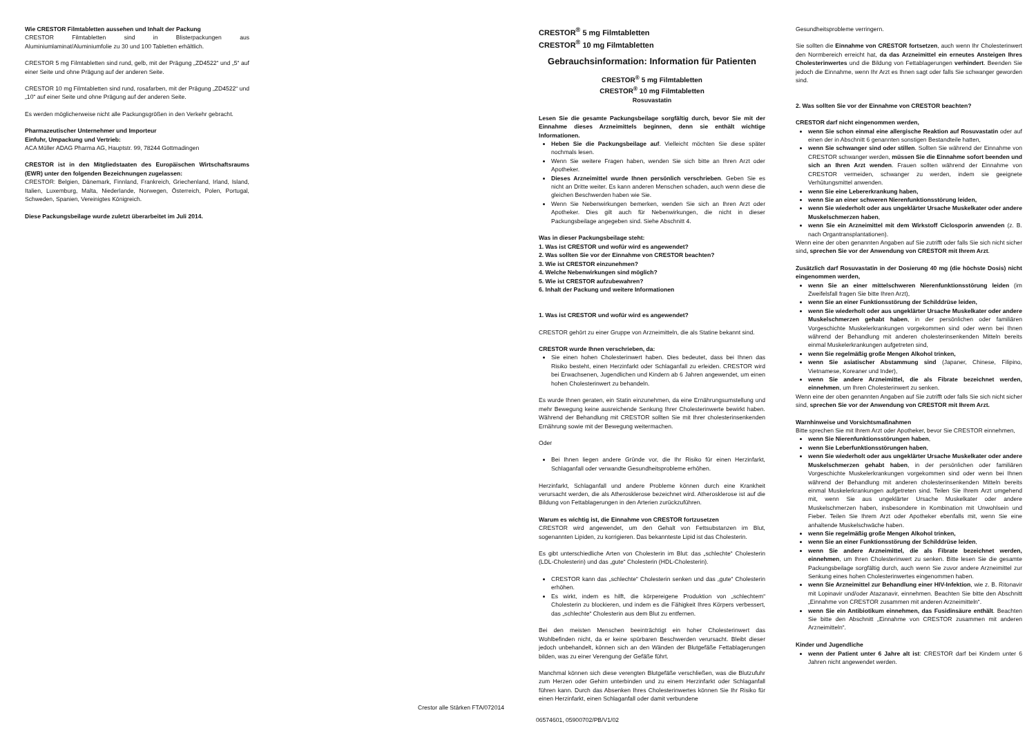Wie CRESTOR Filmtabletten aussehen und Inhalt der Packung
CRESTOR Filmtabletten sind in Blisterpackungen aus Aluminiumlaminat/Aluminiumfolie zu 30 und 100 Tabletten erhältlich.
CRESTOR 5 mg Filmtabletten sind rund, gelb, mit der Prägung „ZD4522“ und „5“ auf einer Seite und ohne Prägung auf der anderen Seite.
CRESTOR 10 mg Filmtabletten sind rund, rosafarben, mit der Prägung „ZD4522“ und „10“ auf einer Seite und ohne Prägung auf der anderen Seite.
Es werden möglicherweise nicht alle Packungsgrößen in den Verkehr gebracht.
Pharmazeutischer Unternehmer und Importeur
Einfuhr, Umpackung und Vertrieb:
ACA Müller ADAG Pharma AG, Hauptstr. 99, 78244 Gottmadingen
CRESTOR ist in den Mitgliedstaaten des Europäischen Wirtschaftsraums (EWR) unter den folgenden Bezeichnungen zugelassen:
CRESTOR: Belgien, Dänemark, Finnland, Frankreich, Griechenland, Irland, Island, Italien, Luxemburg, Malta, Niederlande, Norwegen, Österreich, Polen, Portugal, Schweden, Spanien, Vereinigtes Königreich.
Diese Packungsbeilage wurde zuletzt überarbeitet im Juli 2014.
Crestor alle Stärken FTA/072014
CRESTOR<sup>®</sup> 5 mg Filmtabletten
CRESTOR<sup>®</sup> 10 mg Filmtabletten
Gebrauchsinformation: Information für Patienten
CRESTOR<sup>®</sup> 5 mg Filmtabletten
CRESTOR<sup>®</sup> 10 mg Filmtabletten
Rosuvastatin
Lesen Sie die gesamte Packungsbeilage sorgfältig durch, bevor Sie mit der Einnahme dieses Arzneimittels beginnen, denn sie enthält wichtige Informationen.
Heben Sie die Packungsbeilage auf. Vielleicht möchten Sie diese später nochmals lesen.
Wenn Sie weitere Fragen haben, wenden Sie sich bitte an Ihren Arzt oder Apotheker.
Dieses Arzneimittel wurde Ihnen persönlich verschrieben. Geben Sie es nicht an Dritte weiter. Es kann anderen Menschen schaden, auch wenn diese die gleichen Beschwerden haben wie Sie.
Wenn Sie Nebenwirkungen bemerken, wenden Sie sich an Ihren Arzt oder Apotheker. Dies gilt auch für Nebenwirkungen, die nicht in dieser Packungsbeilage angegeben sind. Siehe Abschnitt 4.
Was in dieser Packungsbeilage steht:
1. Was ist CRESTOR und wofür wird es angewendet?
2. Was sollten Sie vor der Einnahme von CRESTOR beachten?
3. Wie ist CRESTOR einzunehmen?
4. Welche Nebenwirkungen sind möglich?
5. Wie ist CRESTOR aufzubewahren?
6. Inhalt der Packung und weitere Informationen
1. Was ist CRESTOR und wofür wird es angewendet?
CRESTOR gehört zu einer Gruppe von Arzneimitteln, die als Statine bekannt sind.
CRESTOR wurde Ihnen verschrieben, da:
Sie einen hohen Cholesterinwert haben. Dies bedeutet, dass bei Ihnen das Risiko besteht, einen Herzinfarkt oder Schlaganfall zu erleiden. CRESTOR wird bei Erwachsenen, Jugendlichen und Kindern ab 6 Jahren angewendet, um einen hohen Cholesterinwert zu behandeln.
Es wurde Ihnen geraten, ein Statin einzunehmen, da eine Ernährungsumstellung und mehr Bewegung keine ausreichende Senkung Ihrer Cholesterinwerte bewirkt haben. Während der Behandlung mit CRESTOR sollten Sie mit Ihrer cholesterinsenkenden Ernährung sowie mit der Bewegung weitermachen.
Oder
Bei Ihnen liegen andere Gründe vor, die Ihr Risiko für einen Herzinfarkt, Schlaganfall oder verwandte Gesundheitsprobleme erhöhen.
Herzinfarkt, Schlaganfall und andere Probleme können durch eine Krankheit verursacht werden, die als Atherosklerose bezeichnet wird. Atherosklerose ist auf die Bildung von Fettablagerungen in den Arterien zurückzuführen.
Warum es wichtig ist, die Einnahme von CRESTOR fortzusetzen
CRESTOR wird angewendet, um den Gehalt von Fettsubstanzen im Blut, sogenannten Lipiden, zu korrigieren. Das bekannteste Lipid ist das Cholesterin.
Es gibt unterschiedliche Arten von Cholesterin im Blut: das „schlechte“ Cholesterin (LDL-Cholesterin) und das „gute“ Cholesterin (HDL-Cholesterin).
CRESTOR kann das „schlechte“ Cholesterin senken und das „gute“ Cholesterin erhöhen.
Es wirkt, indem es hilft, die körpereigene Produktion von „schlechtem“ Cholesterin zu blockieren, und indem es die Fähigkeit Ihres Körpers verbessert, das „schlechte“ Cholesterin aus dem Blut zu entfernen.
Bei den meisten Menschen beeinträchtigt ein hoher Cholesterinwert das Wohlbefinden nicht, da er keine spürbaren Beschwerden verursacht. Bleibt dieser jedoch unbehandelt, können sich an den Wänden der Blutgefäße Fettablagerungen bilden, was zu einer Verengung der Gefäße führt.
Manchmal können sich diese verengten Blutgefäße verschließen, was die Blutzufuhr zum Herzen oder Gehirn unterbinden und zu einem Herzinfarkt oder Schlaganfall führen kann. Durch das Absenken Ihres Cholesterinwertes können Sie Ihr Risiko für einen Herzinfarkt, einen Schlaganfall oder damit verbundene
06574601, 05900702/PB/V1/02
Gesundheitsprobleme verringern.
Sie sollten die Einnahme von CRESTOR fortsetzen, auch wenn Ihr Cholesterinwert den Normbereich erreicht hat, da das Arzneimittel ein erneutes Ansteigen Ihres Cholesterinwertes und die Bildung von Fettablagerungen verhindert. Beenden Sie jedoch die Einnahme, wenn Ihr Arzt es Ihnen sagt oder falls Sie schwanger geworden sind.
2. Was sollten Sie vor der Einnahme von CRESTOR beachten?
CRESTOR darf nicht eingenommen werden,
wenn Sie schon einmal eine allergische Reaktion auf Rosuvastatin oder auf einen der in Abschnitt 6 genannten sonstigen Bestandteile hatten,
wenn Sie schwanger sind oder stillen. Sollten Sie während der Einnahme von CRESTOR schwanger werden, müssen Sie die Einnahme sofort beenden und sich an Ihren Arzt wenden. Frauen sollten während der Einnahme von CRESTOR vermeiden, schwanger zu werden, indem sie geeignete Verhütungsmittel anwenden.
wenn Sie eine Lebererkrankung haben,
wenn Sie an einer schweren Nierenfunktionsstörung leiden,
wenn Sie wiederholt oder aus ungeklärter Ursache Muskelkater oder andere Muskelschmerzen haben,
wenn Sie ein Arzneimittel mit dem Wirkstoff Ciclosporin anwenden (z. B. nach Organtransplantationen).
Wenn eine der oben genannten Angaben auf Sie zutrifft oder falls Sie sich nicht sicher sind, sprechen Sie vor der Anwendung von CRESTOR mit Ihrem Arzt.
Zusätzlich darf Rosuvastatin in der Dosierung 40 mg (die höchste Dosis) nicht eingenommen werden,
wenn Sie an einer mittelschweren Nierenfunktionsstörung leiden (im Zweifelsfall fragen Sie bitte Ihren Arzt),
wenn Sie an einer Funktionsstörung der Schilddrüse leiden,
wenn Sie wiederholt oder aus ungeklärter Ursache Muskelkater oder andere Muskelschmerzen gehabt haben, in der persönlichen oder familiären Vorgeschichte Muskelerkrankungen vorgekommen sind oder wenn bei Ihnen während der Behandlung mit anderen cholesterinsenkenden Mitteln bereits einmal Muskelerkrankungen aufgetreten sind,
wenn Sie regelmäßig große Mengen Alkohol trinken,
wenn Sie asiatischer Abstammung sind (Japaner, Chinese, Filipino, Vietnamese, Koreaner und Inder),
wenn Sie andere Arzneimittel, die als Fibrate bezeichnet werden, einnehmen, um Ihren Cholesterinwert zu senken.
Wenn eine der oben genannten Angaben auf Sie zutrifft oder falls Sie sich nicht sicher sind, sprechen Sie vor der Anwendung von CRESTOR mit Ihrem Arzt.
Warnhinweise und Vorsichtsmaßnahmen
Bitte sprechen Sie mit Ihrem Arzt oder Apotheker, bevor Sie CRESTOR einnehmen,
wenn Sie Nierenfunktionsstörungen haben,
wenn Sie Leberfunktionsstörungen haben,
wenn Sie wiederholt oder aus ungeklärter Ursache Muskelkater oder andere Muskelschmerzen gehabt haben, in der persönlichen oder familiären Vorgeschichte Muskelerkrankungen vorgekommen sind oder wenn bei Ihnen während der Behandlung mit anderen cholesterinsenkenden Mitteln bereits einmal Muskelerkrankungen aufgetreten sind. Teilen Sie Ihrem Arzt umgehend mit, wenn Sie aus ungeklärter Ursache Muskelkater oder andere Muskelschmerzen haben, insbesondere in Kombination mit Unwohlsein und Fieber. Teilen Sie Ihrem Arzt oder Apotheker ebenfalls mit, wenn Sie eine anhaltende Muskelschwäche haben.
wenn Sie regelmäßig große Mengen Alkohol trinken,
wenn Sie an einer Funktionsstörung der Schilddrüse leiden,
wenn Sie andere Arzneimittel, die als Fibrate bezeichnet werden, einnehmen, um Ihren Cholesterinwert zu senken. Bitte lesen Sie die gesamte Packungsbeilage sorgfältig durch, auch wenn Sie zuvor andere Arzneimittel zur Senkung eines hohen Cholesterinwertes eingenommen haben.
wenn Sie Arzneimittel zur Behandlung einer HIV-Infektion, wie z. B. Ritonavir mit Lopinavir und/oder Atazanavir, einnehmen. Beachten Sie bitte den Abschnitt „Einnahme von CRESTOR zusammen mit anderen Arzneimitteln“.
wenn Sie ein Antibiotikum einnehmen, das Fusidinsäure enthält. Beachten Sie bitte den Abschnitt „Einnahme von CRESTOR zusammen mit anderen Arzneimitteln“.
Kinder und Jugendliche
wenn der Patient unter 6 Jahre alt ist: CRESTOR darf bei Kindern unter 6 Jahren nicht angewendet werden.